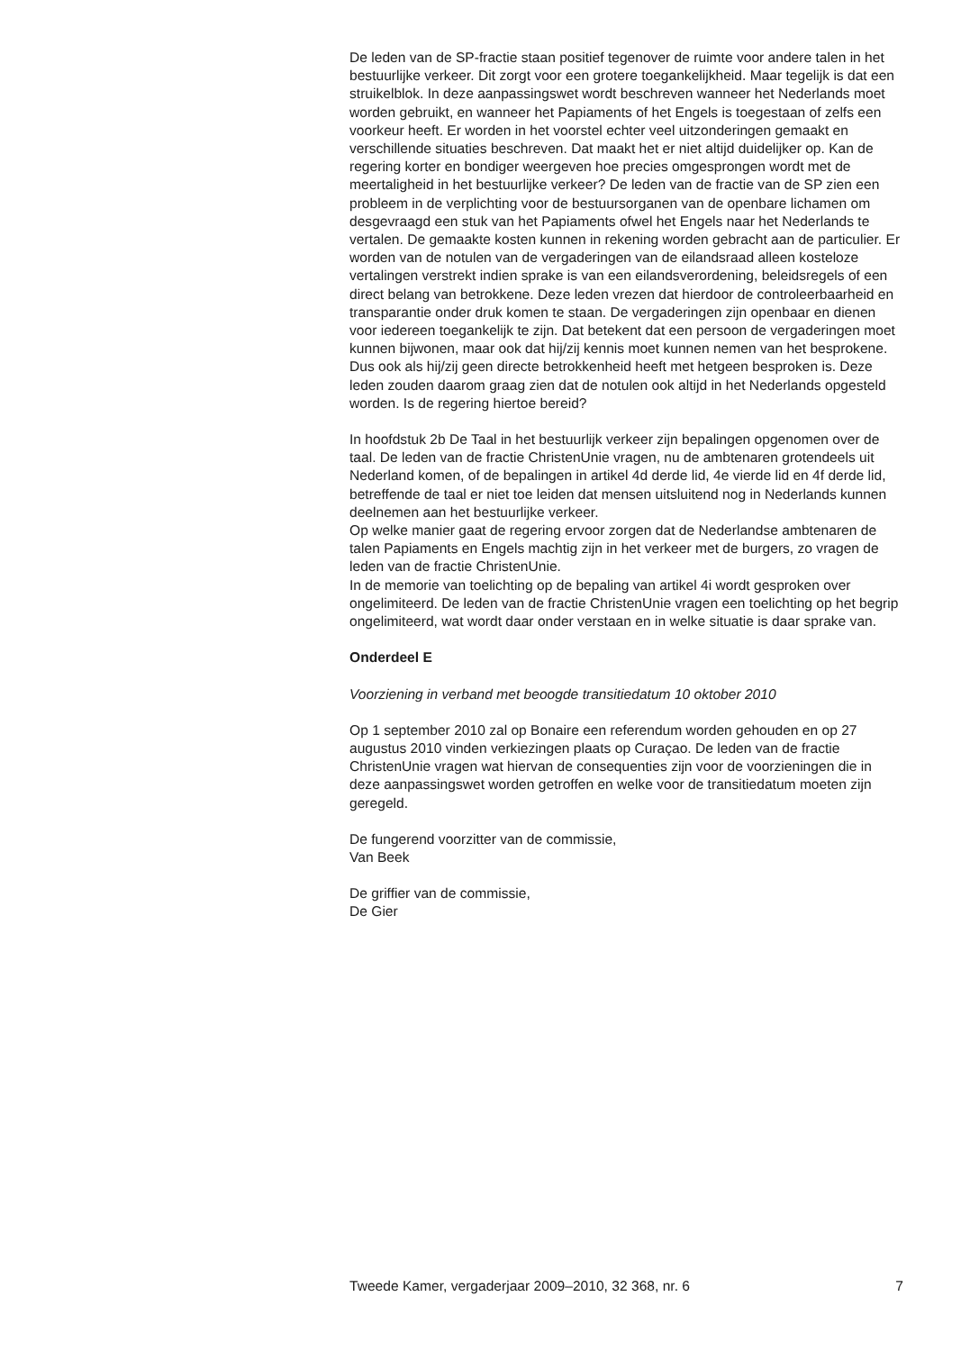De leden van de SP-fractie staan positief tegenover de ruimte voor andere talen in het bestuurlijke verkeer. Dit zorgt voor een grotere toegankelijkheid. Maar tegelijk is dat een struikelblok. In deze aanpassingswet wordt beschreven wanneer het Nederlands moet worden gebruikt, en wanneer het Papiaments of het Engels is toegestaan of zelfs een voorkeur heeft. Er worden in het voorstel echter veel uitzonderingen gemaakt en verschillende situaties beschreven. Dat maakt het er niet altijd duidelijker op. Kan de regering korter en bondiger weergeven hoe precies omgesprongen wordt met de meertaligheid in het bestuurlijke verkeer? De leden van de fractie van de SP zien een probleem in de verplichting voor de bestuursorganen van de openbare lichamen om desgevraagd een stuk van het Papiaments ofwel het Engels naar het Nederlands te vertalen. De gemaakte kosten kunnen in rekening worden gebracht aan de particulier. Er worden van de notulen van de vergaderingen van de eilandsraad alleen kosteloze vertalingen verstrekt indien sprake is van een eilandsverordening, beleidsregels of een direct belang van betrokkene. Deze leden vrezen dat hierdoor de controleerbaarheid en transparantie onder druk komen te staan. De vergaderingen zijn openbaar en dienen voor iedereen toegankelijk te zijn. Dat betekent dat een persoon de vergaderingen moet kunnen bijwonen, maar ook dat hij/zij kennis moet kunnen nemen van het besprokene. Dus ook als hij/zij geen directe betrokkenheid heeft met hetgeen besproken is. Deze leden zouden daarom graag zien dat de notulen ook altijd in het Nederlands opgesteld worden. Is de regering hiertoe bereid?
In hoofdstuk 2b De Taal in het bestuurlijk verkeer zijn bepalingen opgenomen over de taal. De leden van de fractie ChristenUnie vragen, nu de ambtenaren grotendeels uit Nederland komen, of de bepalingen in artikel 4d derde lid, 4e vierde lid en 4f derde lid, betreffende de taal er niet toe leiden dat mensen uitsluitend nog in Nederlands kunnen deelnemen aan het bestuurlijke verkeer.
Op welke manier gaat de regering ervoor zorgen dat de Nederlandse ambtenaren de talen Papiaments en Engels machtig zijn in het verkeer met de burgers, zo vragen de leden van de fractie ChristenUnie.
In de memorie van toelichting op de bepaling van artikel 4i wordt gesproken over ongelimiteerd. De leden van de fractie ChristenUnie vragen een toelichting op het begrip ongelimiteerd, wat wordt daar onder verstaan en in welke situatie is daar sprake van.
Onderdeel E
Voorziening in verband met beoogde transitiedatum 10 oktober 2010
Op 1 september 2010 zal op Bonaire een referendum worden gehouden en op 27 augustus 2010 vinden verkiezingen plaats op Curaçao. De leden van de fractie ChristenUnie vragen wat hiervan de consequenties zijn voor de voorzieningen die in deze aanpassingswet worden getroffen en welke voor de transitiedatum moeten zijn geregeld.
De fungerend voorzitter van de commissie,
Van Beek
De griffier van de commissie,
De Gier
Tweede Kamer, vergaderjaar 2009–2010, 32 368, nr. 6 7